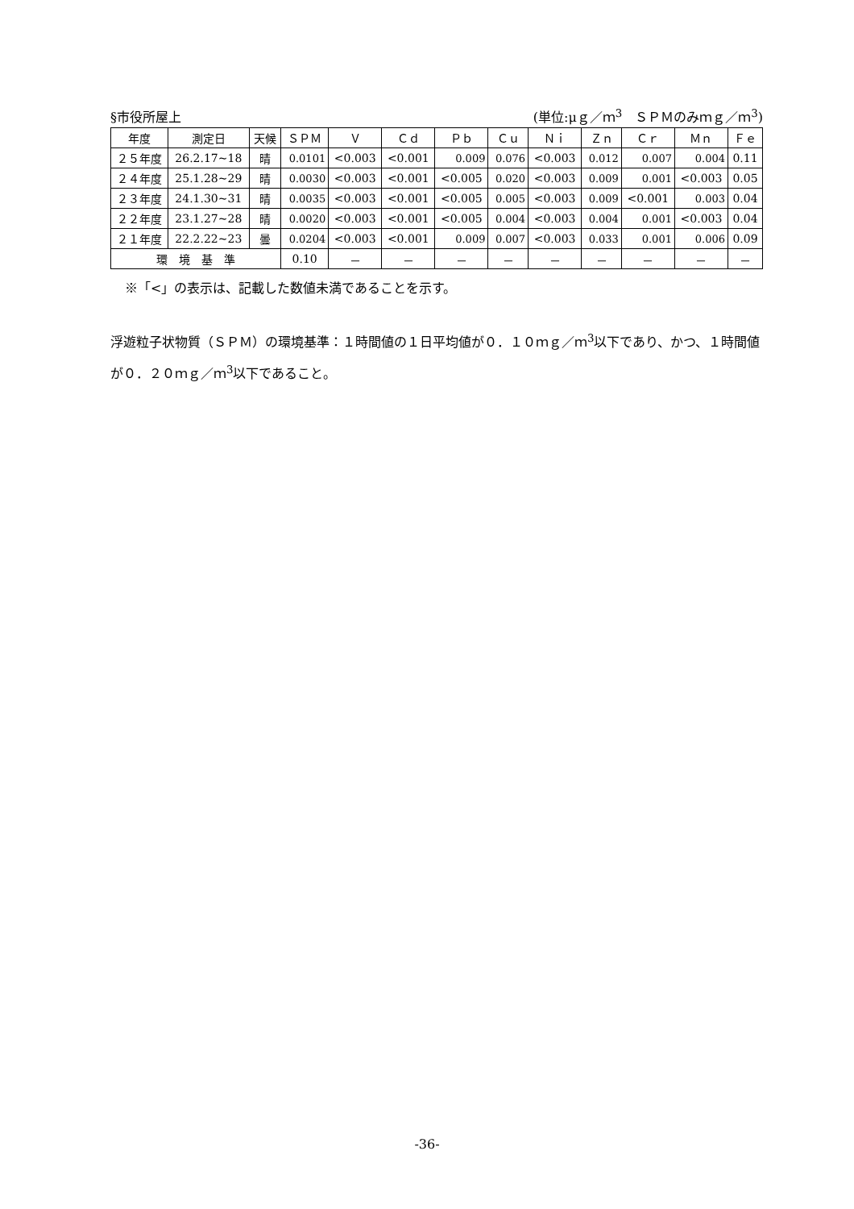§市役所屋上 (単位:μｇ／ｍ<sup>3</sup>　ＳＰＭのみｍｇ／ｍ<sup>3</sup>)
| 年度 | 測定日 | 天候 | ＳＰＭ | Ｖ | Ｃｄ | Ｐｂ | Ｃｕ | Ｎｉ | Ｚｎ | Ｃｒ | Ｍｎ | Ｆｅ |
| --- | --- | --- | --- | --- | --- | --- | --- | --- | --- | --- | --- | --- |
| ２５年度 | 26.2.17~18 | 晴 | 0.0101 | <0.003 | <0.001 | 0.009 | 0.076 | <0.003 | 0.012 | 0.007 | 0.004 | 0.11 |
| ２４年度 | 25.1.28~29 | 晴 | 0.0030 | <0.003 | <0.001 | <0.005 | 0.020 | <0.003 | 0.009 | 0.001 | <0.003 | 0.05 |
| ２３年度 | 24.1.30~31 | 晴 | 0.0035 | <0.003 | <0.001 | <0.005 | 0.005 | <0.003 | 0.009 | <0.001 | 0.003 | 0.04 |
| ２２年度 | 23.1.27~28 | 晴 | 0.0020 | <0.003 | <0.001 | <0.005 | 0.004 | <0.003 | 0.004 | 0.001 | <0.003 | 0.04 |
| ２１年度 | 22.2.22~23 | 曇 | 0.0204 | <0.003 | <0.001 | 0.009 | 0.007 | <0.003 | 0.033 | 0.001 | 0.006 | 0.09 |
| 環 境 基 準 | | | 0.10 | － | － | － | － | － | － | － | － | － |
※「<」の表示は、記載した数値未満であることを示す。
浮遊粒子状物質（ＳＰＭ）の環境基準：１時間値の１日平均値が０．１０ｍｇ／ｍ<sup>3</sup>以下であり、かつ、１時間値が０．２０ｍｇ／ｍ<sup>3</sup>以下であること。
-36-